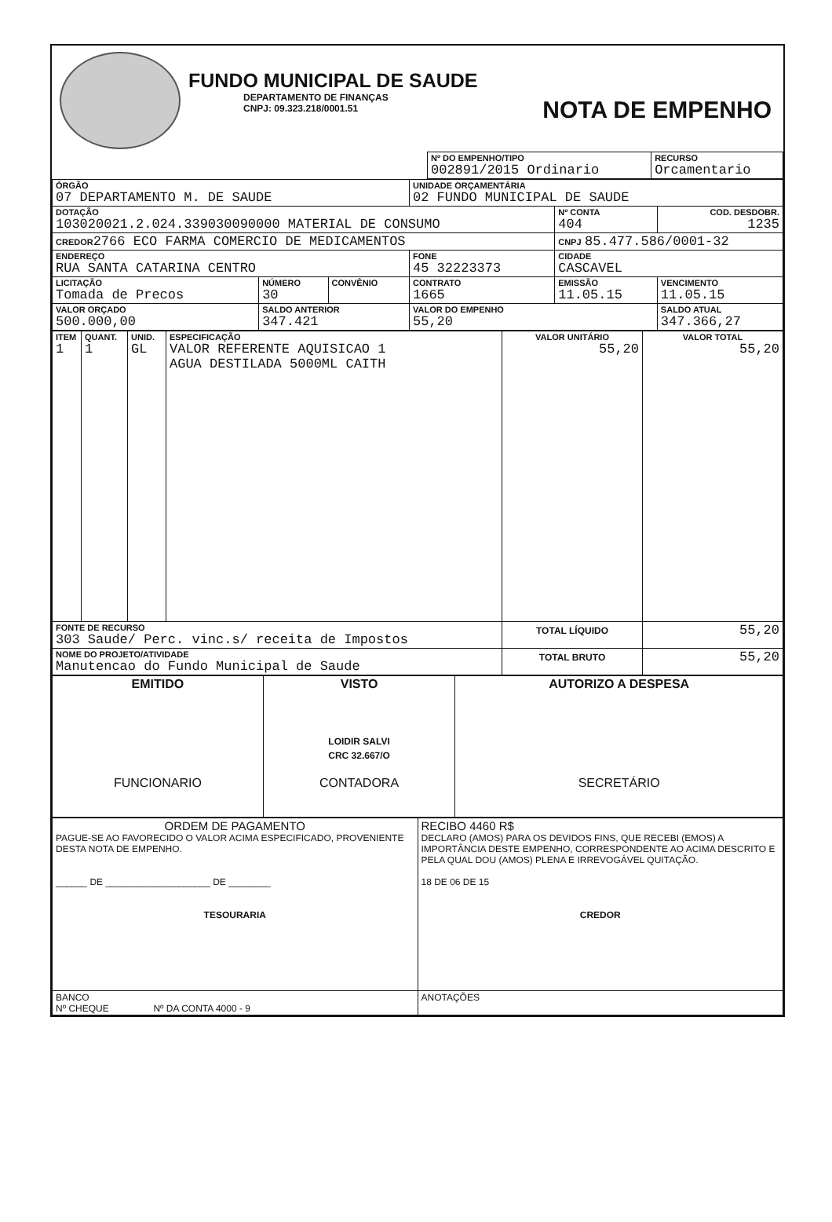FUNDO MUNICIPAL DE SAUDE
DEPARTAMENTO DE FINANÇAS
CNPJ: 09.323.218/0001.51
NOTA DE EMPENHO
| | Nº DO EMPENHO/TIPO 002891/2015 Ordinario | RECURSO Orcamentario |
| ÓRGÃO 07 DEPARTAMENTO M. DE SAUDE | | | UNIDADE ORÇAMENTÁRIA 02 FUNDO MUNICIPAL DE SAUDE | | |
| DOTAÇÃO 103020021.2.024.339030090000 MATERIAL DE CONSUMO | | | | Nº CONTA 404 | COD. DESDOBR. 1235 |
| CREDOR 2766 ECO FARMA COMERCIO DE MEDICAMENTOS | | | | CNPJ 85.477.586/0001-32 | |
| ENDEREÇO RUA SANTA CATARINA CENTRO | | | FONE 45 32223373 | CIDADE CASCAVEL | |
| LICITAÇÃO Tomada de Precos | NÚMERO 30 | CONVÊNIO | CONTRATO 1665 | EMISSÃO 11.05.15 | VENCIMENTO 11.05.15 |
| VALOR ORÇADO 500.000,00 | SALDO ANTERIOR 347.421 | | VALOR DO EMPENHO 55,20 | | SALDO ATUAL 347.366,27 |
| ITEM 1 | QUANT. 1 | UNID. GL | ESPECIFICAÇÃO VALOR REFERENTE AQUISICAO 1 AGUA DESTILADA 5000ML CAITH | VALOR UNITÁRIO 55,20 | VALOR TOTAL 55,20 |
| FONTE DE RECURSO 303 Saude/ Perc. vinc.s/ receita de Impostos | | | | TOTAL LÍQUIDO | 55,20 |
| NOME DO PROJETO/ATIVIDADE Manutencao do Fundo Municipal de Saude | | | | TOTAL BRUTO | 55,20 |
| EMITIDO FUNCIONARIO | VISTO LOIDIR SALVI CRC 32.667/O CONTADORA | AUTORIZO A DESPESA SECRETÁRIO |
| ORDEM DE PAGAMENTO PAGUE-SE AO FAVORECIDO O VALOR ACIMA ESPECIFICADO, PROVENIENTE DESTA NOTA DE EMPENHO. ______ DE ____________________ DE ________ TESOURARIA | RECIBO 4460 R$ DECLARO (AMOS) PARA OS DEVIDOS FINS, QUE RECEBI (EMOS) A IMPORTÂNCIA DESTE EMPENHO, CORRESPONDENTE AO ACIMA DESCRITO E PELA QUAL DOU (AMOS) PLENA E IRREVOGÁVEL QUITAÇÃO. 18 DE 06 DE 15 CREDOR |
| BANCO Nº CHEQUE Nº DA CONTA 4000 - 9 | ANOTAÇÕES |